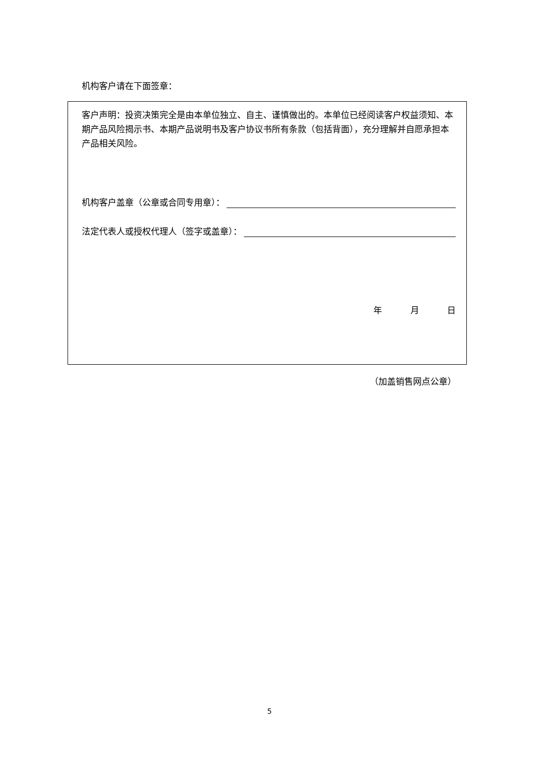机构客户请在下面签章：
客户声明：投资决策完全是由本单位独立、自主、谨慎做出的。本单位已经阅读客户权益须知、本期产品风险揭示书、本期产品说明书及客户协议书所有条款（包括背面），充分理解并自愿承担本产品相关风险。
机构客户盖章（公章或合同专用章）：
法定代表人或授权代理人（签字或盖章）：
年 月 日
（加盖销售网点公章）
5